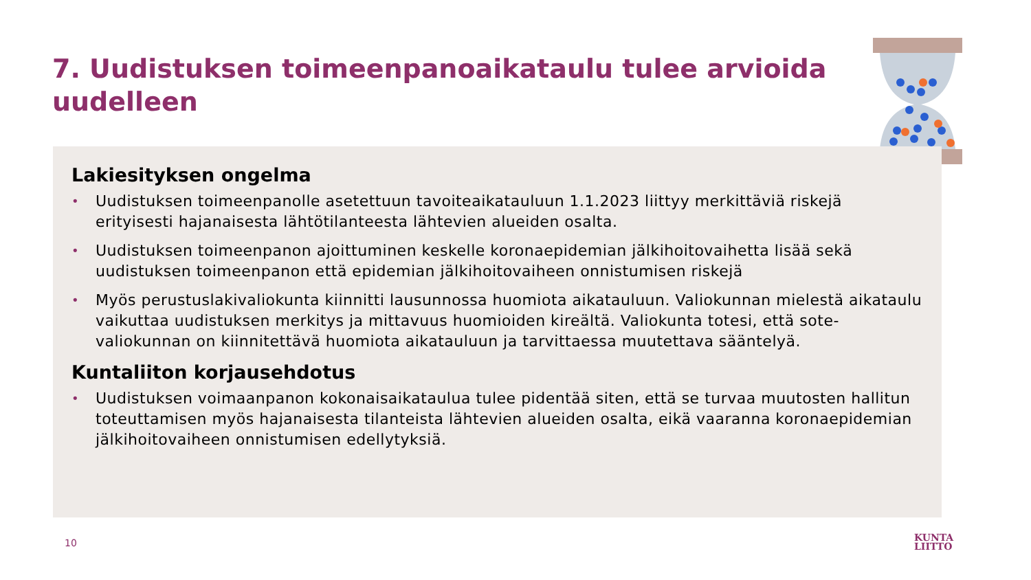7. Uudistuksen toimeenpanoaikataulu tulee arvioida uudelleen
Lakiesityksen ongelma
• Uudistuksen toimeenpanolle asetettuun tavoiteaikatauluun 1.1.2023 liittyy merkittäviä riskejä erityisesti hajanaisesta lähtötilanteesta lähtevien alueiden osalta.
• Uudistuksen toimeenpanon ajoittuminen keskelle koronaepidemian jälkihoitovaihetta lisää sekä uudistuksen toimeenpanon että epidemian jälkihoitovaiheen onnistumisen riskejä
• Myös perustuslakivaliokunta kiinnitti lausunnossa huomiota aikatauluun. Valiokunnan mielestä aikataulu vaikuttaa uudistuksen merkitys ja mittavuus huomioiden kireältä. Valiokunta totesi, että sote-valiokunnan on kiinnitettävä huomiota aikatauluun ja tarvittaessa muutettava sääntelyä.
Kuntaliiton korjausehdotus
• Uudistuksen voimaanpanon kokonaisaikataulua tulee pidentää siten, että se turvaa muutosten hallitun toteuttamisen myös hajanaisesta tilanteista lähtevien alueiden osalta, eikä vaaranna koronaepidemian jälkihoitovaiheen onnistumisen edellytyksiä.
10
KUNTA
LIITTO